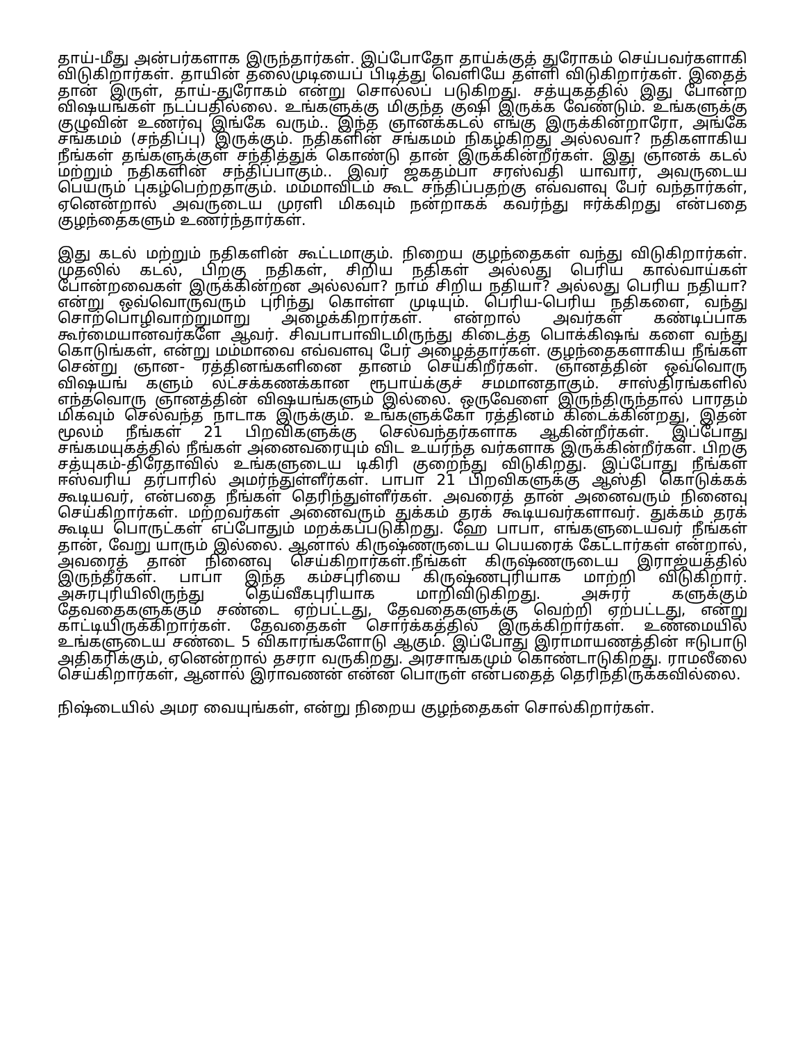தாய்-மீது அன்பர்களாக இருந்தார்கள். இப்போதோ தாய்க்குத் துரோகம் செய்பவர்களாகி விடுகிறார்கள். தாயின் தலைமுடியைப் பிடித்து வெளியே தள்ளி விடுகிறார்கள். இதைத் தான் இருள், தாய்-துரோகம் என்று சொல்லப் படுகிறது. சத்யுகத்தில் இது போன்ற விஷயங்கள் நடப்பதில்லை. உங்களுக்கு மிகுந்த குஷி இருக்க வேண்டும். உங்களுக்கு குழுவின் உணர்வு இங்கே வரும்.. இந்த ஞானக்கடல் எங்கு இருக்கின்றாரோ, அங்கே சங்கமம் (சந்திப்பு) இருக்கும். நதிகளின் சங்கமம் நிகழ்கிறது அல்லவா? நதிகளாகிய நீங்கள் தங்களுக்குள் சந்தித்துக் கொண்டு தான் இருக்கின்றீர்கள். இது ஞானக் கடல் மற்றும் நதிகளின் சந்திப்பாகும்.. இவர் ஜகதம்பா சரஸ்வதி யாவார், அவருடைய பெயரும் புகழ்பெற்றதாகும். மம்மாவிடம் கூட சந்திப்பதற்கு எவ்வளவு பேர் வந்தார்கள், ஏனென்றால் அவருடைய முரளி மிகவும் நன்றாகக் கவர்ந்து ஈர்க்கிறது என்பதை குழந்தைகளும் உணர்ந்தார்கள்.
இது கடல் மற்றும் நதிகளின் கூட்டமாகும். நிறைய குழந்தைகள் வந்து விடுகிறார்கள். முதலில் கடல், பிறகு நதிகள், சிறிய நதிகள் அல்லது பெரிய கால்வாய்கள் போன்றவைகள் இருக்கின்றன அல்லவா? நாம் சிறிய நதியா? அல்லது பெரிய நதியா? என்று ஒவ்வொருவரும் புரிந்து கொள்ள முடியும். பெரிய-பெரிய நதிகளை, வந்து சொற்பொழிவாற்றுமாறு அழைக்கிறார்கள். என்றால் அவர்கள் கண்டிப்பாக கூர்மையானவர்களே ஆவர். சிவபாபாவிடமிருந்து கிடைத்த பொக்கிஷங் களை வந்து கொடுங்கள், என்று மம்மாவை எவ்வளவு பேர் அழைத்தார்கள். குழந்தைகளாகிய நீங்கள் சென்று ஞான- ரத்தினங்களினை தானம் செய்கிறீர்கள். ஞானத்தின் ஒவ்வொரு விஷயங் களும் லட்சக்கணக்கான ரூபாய்க்குச் சமமானதாகும். சாஸ்திரங்களில் எந்தவொரு ஞானத்தின் விஷயங்களும் இல்லை. ஒருவேளை இருந்திருந்தால் பாரதம் மிகவும் செல்வந்த நாடாக இருக்கும். உங்களுக்கோ ரத்தினம் கிடைக்கின்றது, இதன் மூலம் நீங்கள் 21 பிறவிகளுக்கு செல்வந்தர்களாக ஆகின்றீர்கள். இப்போது சங்கமயுகத்தில் நீங்கள் அனைவரையும் விட உயர்ந்த வர்களாக இருக்கின்றீர்கள். பிறகு சத்யுகம்-திரேதாவில் உங்களுடைய டிகிரி குறைந்து விடுகிறது. இப்போது நீங்கள் ஈஸ்வரிய தர்பாரில் அமர்ந்துள்ளீர்கள். பாபா 21 பிறவிகளுக்கு ஆஸ்தி கொடுக்கக் கூடியவர், என்பதை நீங்கள் தெரிந்துள்ளீர்கள். அவரைத் தான் அனைவரும் நினைவு செய்கிறார்கள். மற்றவர்கள் அனைவரும் துக்கம் தரக் கூடியவர்களாவர். துக்கம் தரக் கூடிய பொருட்கள் எப்போதும் மறக்கப்படுகிறது. ஹே பாபா, எங்களுடையவர் நீங்கள் தான், வேறு யாரும் இல்லை. ஆனால் கிருஷ்ணருடைய பெயரைக் கேட்டார்கள் என்றால், அவரைத் தான் நினைவு செய்கிறார்கள்.நீங்கள் கிருஷ்ணருடைய இராஜ்யத்தில் இருந்தீர்கள். பாபா இந்த கம்சபுரியை கிருஷ்ணபுரியாக மாற்றி விடுகிறார். அசுரபுரியிலிருந்து தெய்வீகபுரியாக மாறிவிடுகிறது. அசுரர் களுக்கும் தேவதைகளுக்கும் சண்டை ஏற்பட்டது, தேவதைகளுக்கு வெற்றி ஏற்பட்டது, என்று காட்டியிருக்கிறார்கள். தேவதைகள் சொர்க்கத்தில் இருக்கிறார்கள். உண்மையில் உங்களுடைய சண்டை 5 விகாரங்களோடு ஆகும். இப்போது இராமாயணத்தின் ஈடுபாடு அதிகரிக்கும், ஏனென்றால் தசரா வருகிறது. அரசாங்கமும் கொண்டாடுகிறது. ராமலீலை செய்கிறார்கள், ஆனால் இராவணன் என்ன பொருள் என்பதைத் தெரிந்திருக்கவில்லை.
நிஷ்டையில் அமர வையுங்கள், என்று நிறைய குழந்தைகள் சொல்கிறார்கள்.